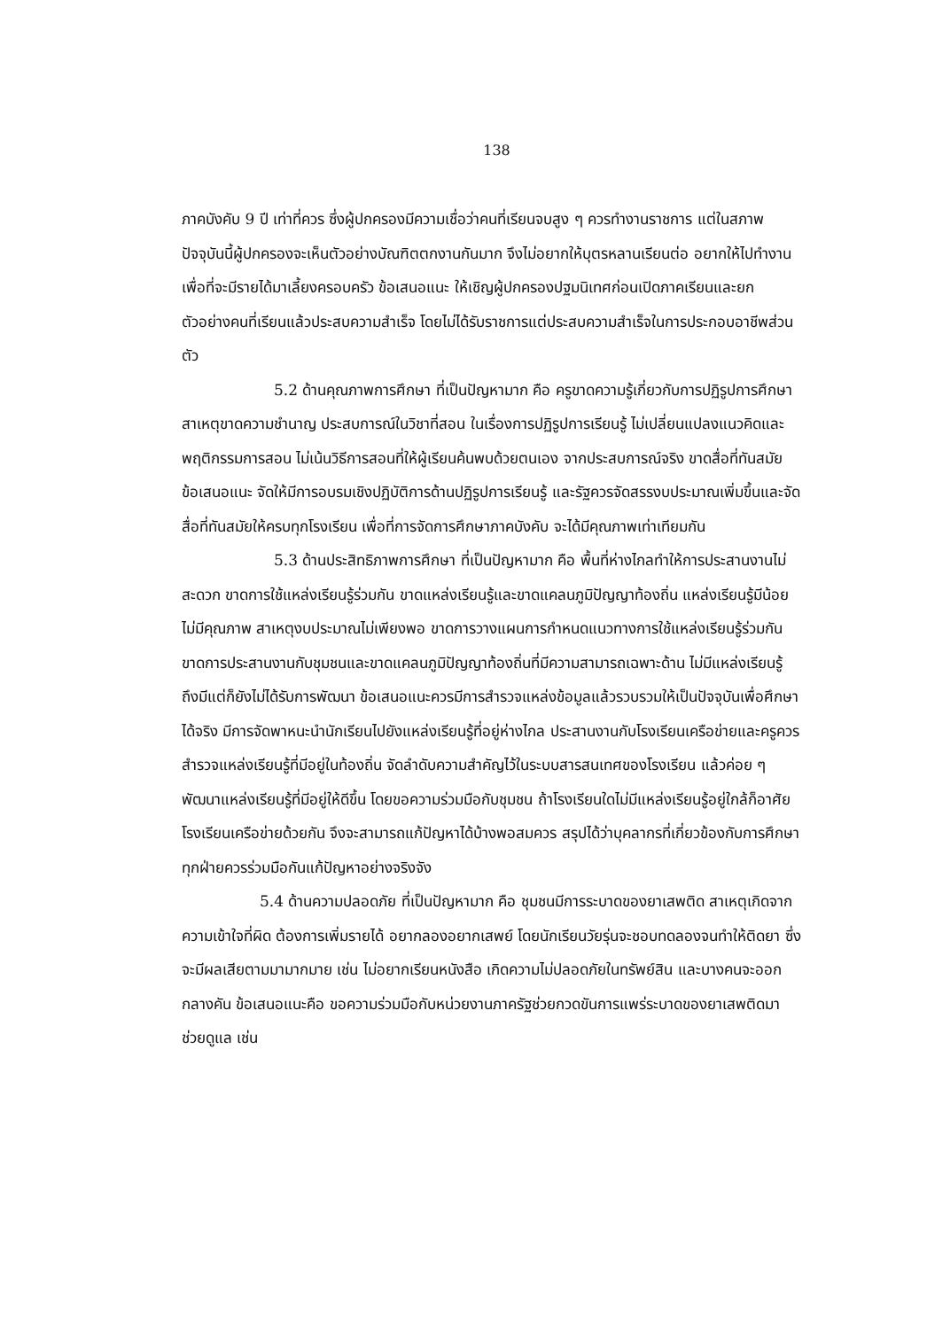138
ภาคบังคับ 9 ปี เท่าที่ควร ซึ่งผู้ปกครองมีความเชื่อว่าคนที่เรียนจบสูง ๆ ควรทำงานราชการ แต่ในสภาพปัจจุบันนี้ผู้ปกครองจะเห็นตัวอย่างบัณฑิตตกงานกันมาก จึงไม่อยากให้บุตรหลานเรียนต่อ อยากให้ไปทำงานเพื่อที่จะมีรายได้มาเลี้ยงครอบครัว ข้อเสนอแนะ ให้เชิญผู้ปกครองปฐมนิเทศก่อนเปิดภาคเรียนและยกตัวอย่างคนที่เรียนแล้วประสบความสำเร็จ โดยไม่ได้รับราชการแต่ประสบความสำเร็จในการประกอบอาชีพส่วนตัว
5.2 ด้านคุณภาพการศึกษา ที่เป็นปัญหามาก คือ ครูขาดความรู้เกี่ยวกับการปฏิรูปการศึกษา สาเหตุขาดความชำนาญ ประสบการณ์ในวิชาที่สอน ในเรื่องการปฏิรูปการเรียนรู้ ไม่เปลี่ยนแปลงแนวคิดและพฤติกรรมการสอน ไม่เน้นวิธีการสอนที่ให้ผู้เรียนค้นพบด้วยตนเอง จากประสบการณ์จริง ขาดสื่อที่ทันสมัย ข้อเสนอแนะ จัดให้มีการอบรมเชิงปฏิบัติการด้านปฏิรูปการเรียนรู้ และรัฐควรจัดสรรงบประมาณเพิ่มขึ้นและจัดสื่อที่ทันสมัยให้ครบทุกโรงเรียน เพื่อที่การจัดการศึกษาภาคบังคับ จะได้มีคุณภาพเท่าเทียมกัน
5.3 ด้านประสิทธิภาพการศึกษา ที่เป็นปัญหามาก คือ พื้นที่ห่างไกลทำให้การประสานงานไม่สะดวก ขาดการใช้แหล่งเรียนรู้ร่วมกัน ขาดแหล่งเรียนรู้และขาดแคลนภูมิปัญญาท้องถิ่น แหล่งเรียนรู้มีน้อยไม่มีคุณภาพ สาเหตุงบประมาณไม่เพียงพอ ขาดการวางแผนการกำหนดแนวทางการใช้แหล่งเรียนรู้ร่วมกัน ขาดการประสานงานกับชุมชนและขาดแคลนภูมิปัญญาท้องถิ่นที่มีความสามารถเฉพาะด้าน ไม่มีแหล่งเรียนรู้ ถึงมีแต่ก็ยังไม่ได้รับการพัฒนา ข้อเสนอแนะควรมีการสำรวจแหล่งข้อมูลแล้วรวบรวมให้เป็นปัจจุบันเพื่อศึกษาได้จริง มีการจัดพาหนะนำนักเรียนไปยังแหล่งเรียนรู้ที่อยู่ห่างไกล ประสานงานกับโรงเรียนเครือข่ายและครูควรสำรวจแหล่งเรียนรู้ที่มีอยู่ในท้องถิ่น จัดลำดับความสำคัญไว้ในระบบสารสนเทศของโรงเรียน แล้วค่อย ๆ พัฒนาแหล่งเรียนรู้ที่มีอยู่ให้ดีขึ้น โดยขอความร่วมมือกับชุมชน ถ้าโรงเรียนใดไม่มีแหล่งเรียนรู้อยู่ใกล้ก็อาศัยโรงเรียนเครือข่ายด้วยกัน จึงจะสามารถแก้ปัญหาได้บ้างพอสมควร สรุปได้ว่าบุคลากรที่เกี่ยวข้องกับการศึกษาทุกฝ่ายควรร่วมมือกันแก้ปัญหาอย่างจริงจัง
5.4 ด้านความปลอดภัย ที่เป็นปัญหามาก คือ ชุมชนมีการระบาดของยาเสพติด สาเหตุเกิดจากความเข้าใจที่ผิด ต้องการเพิ่มรายได้ อยากลองอยากเสพย์ โดยนักเรียนวัยรุ่นจะชอบทดลองจนทำให้ติดยา ซึ่งจะมีผลเสียตามมามากมาย เช่น ไม่อยากเรียนหนังสือ เกิดความไม่ปลอดภัยในทรัพย์สิน และบางคนจะออกกลางคัน ข้อเสนอแนะคือ ขอความร่วมมือกับหน่วยงานภาครัฐช่วยกวดขันการแพร่ระบาดของยาเสพติดมาช่วยดูแล เช่น